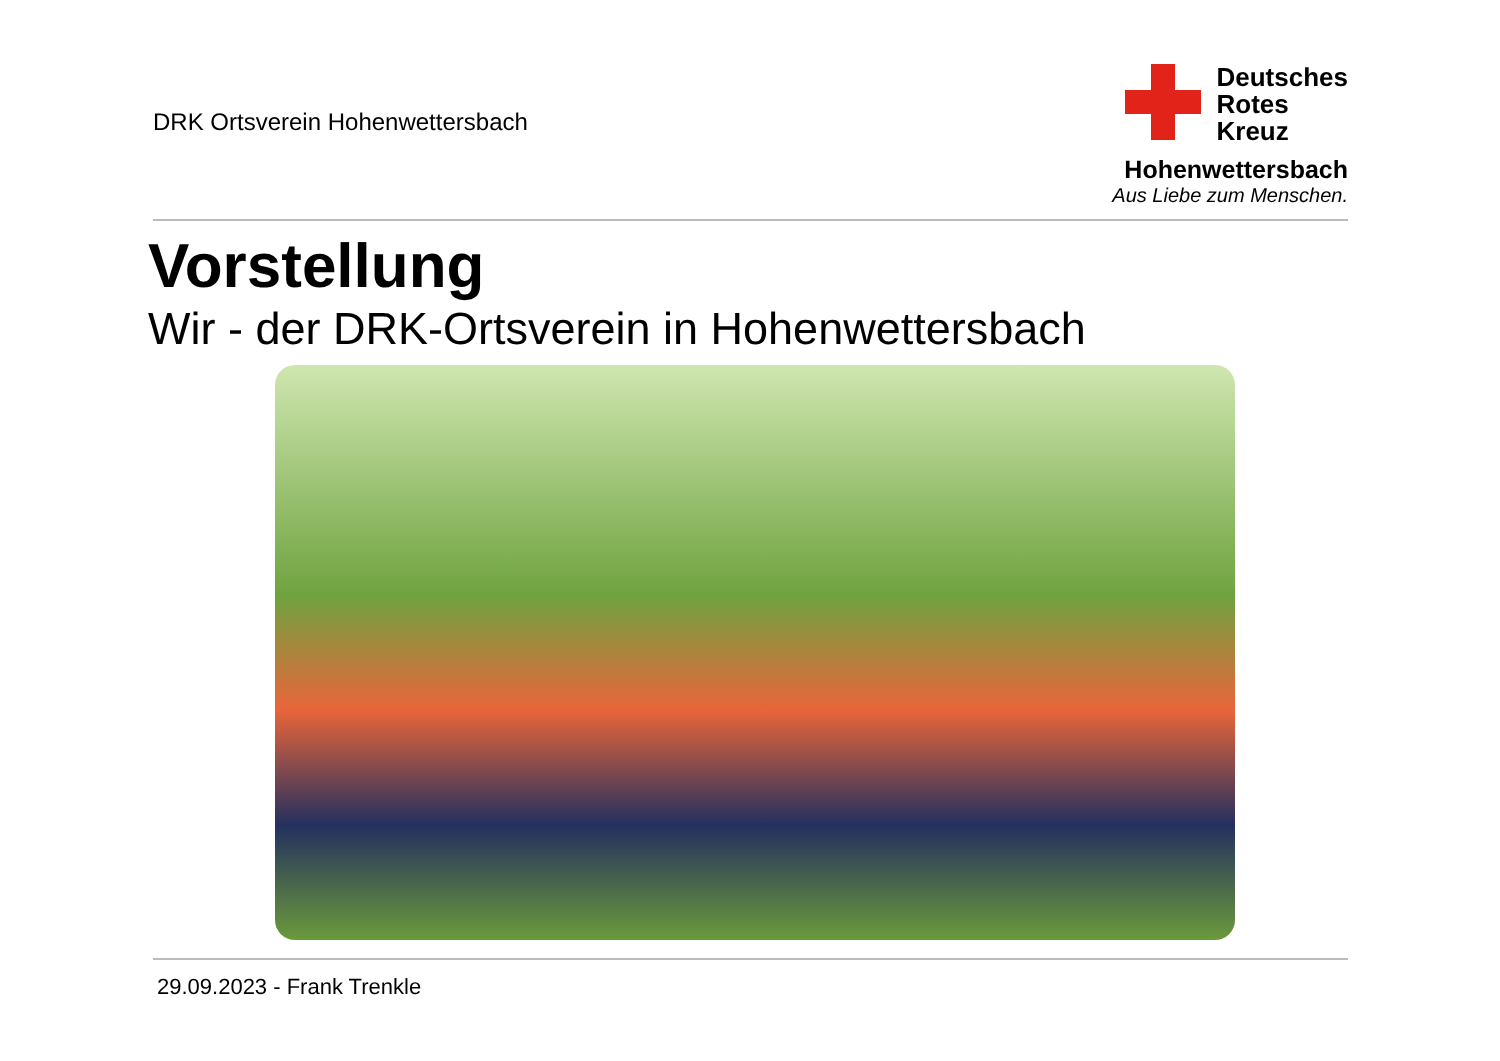DRK Ortsverein Hohenwettersbach
Deutsches
Rotes
Kreuz
Hohenwettersbach
Aus Liebe zum Menschen.
Vorstellung
Wir - der DRK-Ortsverein in Hohenwettersbach
29.09.2023 - Frank Trenkle